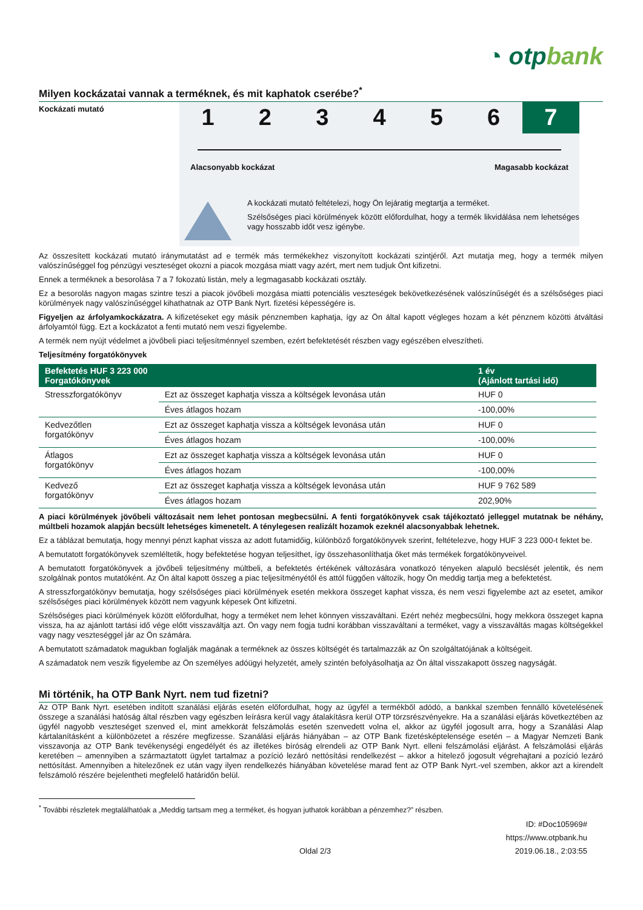◔ otpbank
Milyen kockázatai vannak a terméknek, és mit kaphatok cserébe?<sup>*</sup>
Kockázati mutató
1 2 3 4 5 6 7
Alacsonyabb kockázat Magasabb kockázat
A kockázati mutató feltételezi, hogy Ön lejáratig megtartja a terméket.
Szélsőséges piaci körülmények között előfordulhat, hogy a termék likvidálása nem lehetséges vagy hosszabb időt vesz igénybe.
Az összesített kockázati mutató iránymutatást ad e termék más termékekhez viszonyított kockázati szintjéről. Azt mutatja meg, hogy a termék milyen valószínűséggel fog pénzügyi veszteséget okozni a piacok mozgása miatt vagy azért, mert nem tudjuk Önt kifizetni.
Ennek a terméknek a besorolása 7 a 7 fokozatú listán, mely a legmagasabb kockázati osztály.
Ez a besorolás nagyon magas szintre teszi a piacok jövőbeli mozgása miatti potenciális veszteségek bekövetkezésének valószínűségét és a szélsőséges piaci körülmények nagy valószínűséggel kihathatnak az OTP Bank Nyrt. fizetési képességére is.
Figyeljen az árfolyamkockázatra. A kifizetéseket egy másik pénznemben kaphatja, így az Ön által kapott végleges hozam a két pénznem közötti átváltási árfolyamtól függ. Ezt a kockázatot a fenti mutató nem veszi figyelembe.
A termék nem nyújt védelmet a jövőbeli piaci teljesítménnyel szemben, ezért befektetését részben vagy egészében elveszítheti.
Teljesítmény forgatókönyvek
| Befektetés HUF 3 223 000 Forgatókönyvek | | 1 év (Ajánlott tartási idő) |
| --- | --- | --- |
| Stresszforgatókönyv | Ezt az összeget kaphatja vissza a költségek levonása után | HUF 0 |
| | Éves átlagos hozam | -100,00% |
| Kedvezőtlen forgatókönyv | Ezt az összeget kaphatja vissza a költségek levonása után | HUF 0 |
| | Éves átlagos hozam | -100,00% |
| Átlagos forgatókönyv | Ezt az összeget kaphatja vissza a költségek levonása után | HUF 0 |
| | Éves átlagos hozam | -100,00% |
| Kedvező forgatókönyv | Ezt az összeget kaphatja vissza a költségek levonása után | HUF 9 762 589 |
| | Éves átlagos hozam | 202,90% |
A piaci körülmények jövőbeli változásait nem lehet pontosan megbecsülni. A fenti forgatókönyvek csak tájékoztató jelleggel mutatnak be néhány, múltbeli hozamok alapján becsült lehetséges kimenetelt. A ténylegesen realizált hozamok ezeknél alacsonyabbak lehetnek.
Ez a táblázat bemutatja, hogy mennyi pénzt kaphat vissza az adott futamidőig, különböző forgatókönyvek szerint, feltételezve, hogy HUF 3 223 000-t fektet be.
A bemutatott forgatókönyvek szemléltetik, hogy befektetése hogyan teljesíthet, így összehasonlíthatja őket más termékek forgatókönyveivel.
A bemutatott forgatókönyvek a jövőbeli teljesítmény múltbeli, a befektetés értékének változására vonatkozó tényeken alapuló becslését jelentik, és nem szolgálnak pontos mutatóként. Az Ön által kapott összeg a piac teljesítményétől és attól függően változik, hogy Ön meddig tartja meg a befektetést.
A stresszforgatókönyv bemutatja, hogy szélsőséges piaci körülmények esetén mekkora összeget kaphat vissza, és nem veszi figyelembe azt az esetet, amikor szélsőséges piaci körülmények között nem vagyunk képesek Önt kifizetni.
Szélsőséges piaci körülmények között előfordulhat, hogy a terméket nem lehet könnyen visszaváltani. Ezért nehéz megbecsülni, hogy mekkora összeget kapna vissza, ha az ajánlott tartási idő vége előtt visszaváltja azt. Ön vagy nem fogja tudni korábban visszaváltani a terméket, vagy a visszaváltás magas költségekkel vagy nagy veszteséggel jár az Ön számára.
A bemutatott számadatok magukban foglalják magának a terméknek az összes költségét és tartalmazzák az Ön szolgáltatójának a költségeit.
A számadatok nem veszik figyelembe az Ön személyes adóügyi helyzetét, amely szintén befolyásolhatja az Ön által visszakapott összeg nagyságát.
Mi történik, ha OTP Bank Nyrt. nem tud fizetni?
Az OTP Bank Nyrt. esetében indított szanálási eljárás esetén előfordulhat, hogy az ügyfél a termékből adódó, a bankkal szemben fennálló követelésének összege a szanálási hatóság által részben vagy egészben leírásra kerül vagy átalakításra kerül OTP törzsrészvényekre. Ha a szanálási eljárás következtében az ügyfél nagyobb veszteséget szenved el, mint amekkorát felszámolás esetén szenvedett volna el, akkor az ügyfél jogosult arra, hogy a Szanálási Alap kártalanításként a különbözetet a részére megfizesse. Szanálási eljárás hiányában – az OTP Bank fizetésképtelensége esetén – a Magyar Nemzeti Bank visszavonja az OTP Bank tevékenységi engedélyét és az illetékes bíróság elrendeli az OTP Bank Nyrt. elleni felszámolási eljárást. A felszámolási eljárás keretében – amennyiben a származtatott ügylet tartalmaz a pozíció lezáró nettósítási rendelkezést – akkor a hitelező jogosult végrehajtani a pozíció lezáró nettósítást. Amennyiben a hitelezőnek ez után vagy ilyen rendelkezés hiányában követelése marad fent az OTP Bank Nyrt.-vel szemben, akkor azt a kirendelt felszámoló részére bejelentheti megfelelő határidőn belül.
<sup>*</sup> További részletek megtalálhatóak a „Meddig tartsam meg a terméket, és hogyan juthatok korábban a pénzemhez?” részben.
ID: #Doc105969#
https://www.otpbank.hu
Oldal 2/3 2019.06.18., 2:03:55